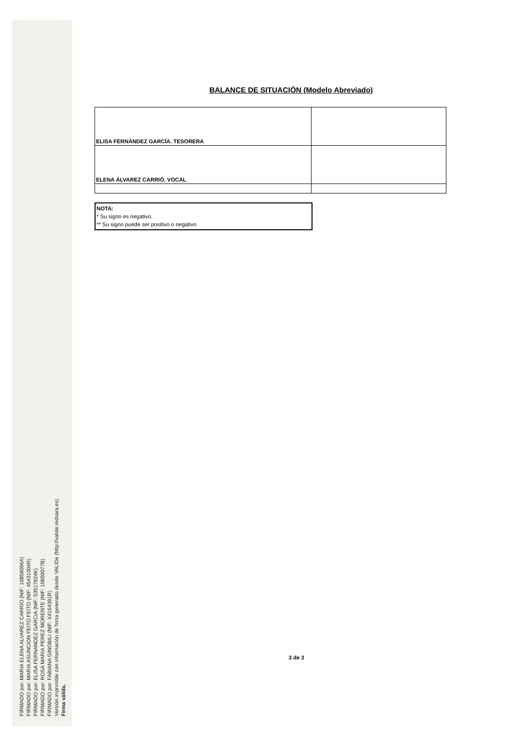BALANCE DE SITUACIÓN (Modelo Abreviado)
| ELISA FERNÁNDEZ GARCÍA. TESORERA | |
| ELENA ÁLVAREZ CARRIÓ. VOCAL | |
NOTA:
* Su signo es negativo.
** Su signo puede ser positivo o negativo
3 de 3
FIRMADO por: MARIA ELENA ALVAREZ CARRIO (NIF: 10858096A)
FIRMADO por: MARIA ASUNCION FEITO FEITO (NIF: 45431004R)
FIRMADO por: ELISA FERNANDEZ GARCIA (NIF: 53517824K)
FIRMADO por: ROSA MARIA PEREZ MORENTE (NIF: 10850077B)
FIRMADO por: FABIANA GINOBILI (NIF: X4164381R)
Versión imprimible con información de firma generado desde VALIDe (http://valide.redsara.es)
Firma válida.